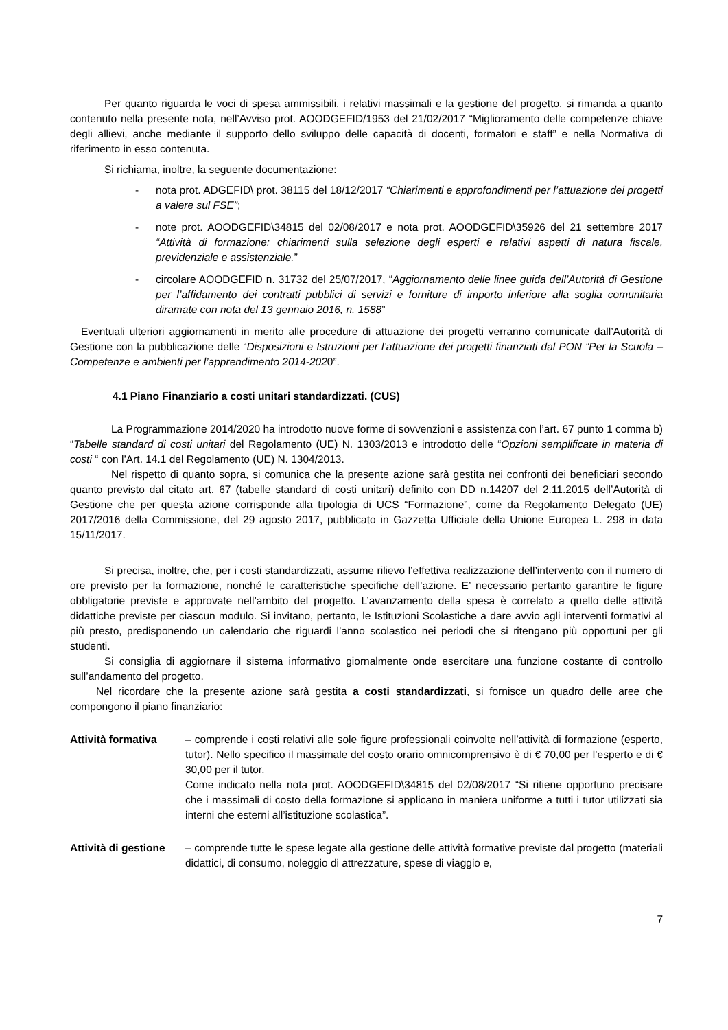Per quanto riguarda le voci di spesa ammissibili, i relativi massimali e la gestione del progetto, si rimanda a quanto contenuto nella presente nota, nell’Avviso prot. AOODGEFID/1953 del 21/02/2017 “Miglioramento delle competenze chiave degli allievi, anche mediante il supporto dello sviluppo delle capacità di docenti, formatori e staff” e nella Normativa di riferimento in esso contenuta.
Si richiama, inoltre, la seguente documentazione:
- nota prot. ADGEFID\ prot. 38115 del 18/12/2017 “Chiarimenti e approfondimenti per l’attuazione dei progetti a valere sul FSE”;
- note prot. AOODGEFID\34815 del 02/08/2017 e nota prot. AOODGEFID\35926 del 21 settembre 2017 “Attività di formazione: chiarimenti sulla selezione degli esperti e relativi aspetti di natura fiscale, previdenziale e assistenziale.”
- circolare AOODGEFID n. 31732 del 25/07/2017, “Aggiornamento delle linee guida dell’Autorità di Gestione per l’affidamento dei contratti pubblici di servizi e forniture di importo inferiore alla soglia comunitaria diramate con nota del 13 gennaio 2016, n. 1588”
Eventuali ulteriori aggiornamenti in merito alle procedure di attuazione dei progetti verranno comunicate dall’Autorità di Gestione con la pubblicazione delle “Disposizioni e Istruzioni per l’attuazione dei progetti finanziati dal PON “Per la Scuola – Competenze e ambienti per l’apprendimento 2014-2020”.
4.1 Piano Finanziario a costi unitari standardizzati. (CUS)
La Programmazione 2014/2020 ha introdotto nuove forme di sovvenzioni e assistenza con l’art. 67 punto 1 comma b) “Tabelle standard di costi unitari del Regolamento (UE) N. 1303/2013 e introdotto delle “Opzioni semplificate in materia di costi “ con l’Art. 14.1 del Regolamento (UE) N. 1304/2013.
Nel rispetto di quanto sopra, si comunica che la presente azione sarà gestita nei confronti dei beneficiari secondo quanto previsto dal citato art. 67 (tabelle standard di costi unitari) definito con DD n.14207 del 2.11.2015 dell’Autorità di Gestione che per questa azione corrisponde alla tipologia di UCS “Formazione”, come da Regolamento Delegato (UE) 2017/2016 della Commissione, del 29 agosto 2017, pubblicato in Gazzetta Ufficiale della Unione Europea L. 298 in data 15/11/2017.
Si precisa, inoltre, che, per i costi standardizzati, assume rilievo l’effettiva realizzazione dell’intervento con il numero di ore previsto per la formazione, nonché le caratteristiche specifiche dell’azione. E’ necessario pertanto garantire le figure obbligatorie previste e approvate nell’ambito del progetto. L’avanzamento della spesa è correlato a quello delle attività didattiche previste per ciascun modulo. Si invitano, pertanto, le Istituzioni Scolastiche a dare avvio agli interventi formativi al più presto, predisponendo un calendario che riguardi l’anno scolastico nei periodi che si ritengano più opportuni per gli studenti.
Si consiglia di aggiornare il sistema informativo giornalmente onde esercitare una funzione costante di controllo sull’andamento del progetto.
Nel ricordare che la presente azione sarà gestita a costi standardizzati, si fornisce un quadro delle aree che compongono il piano finanziario:
Attività formativa – comprende i costi relativi alle sole figure professionali coinvolte nell’attività di formazione (esperto, tutor). Nello specifico il massimale del costo orario omnicomprensivo è di € 70,00 per l’esperto e di € 30,00 per il tutor.
Come indicato nella nota prot. AOODGEFID\34815 del 02/08/2017 “Si ritiene opportuno precisare che i massimali di costo della formazione si applicano in maniera uniforme a tutti i tutor utilizzati sia interni che esterni all’istituzione scolastica”.
Attività di gestione – comprende tutte le spese legate alla gestione delle attività formative previste dal progetto (materiali didattici, di consumo, noleggio di attrezzature, spese di viaggio e,
7